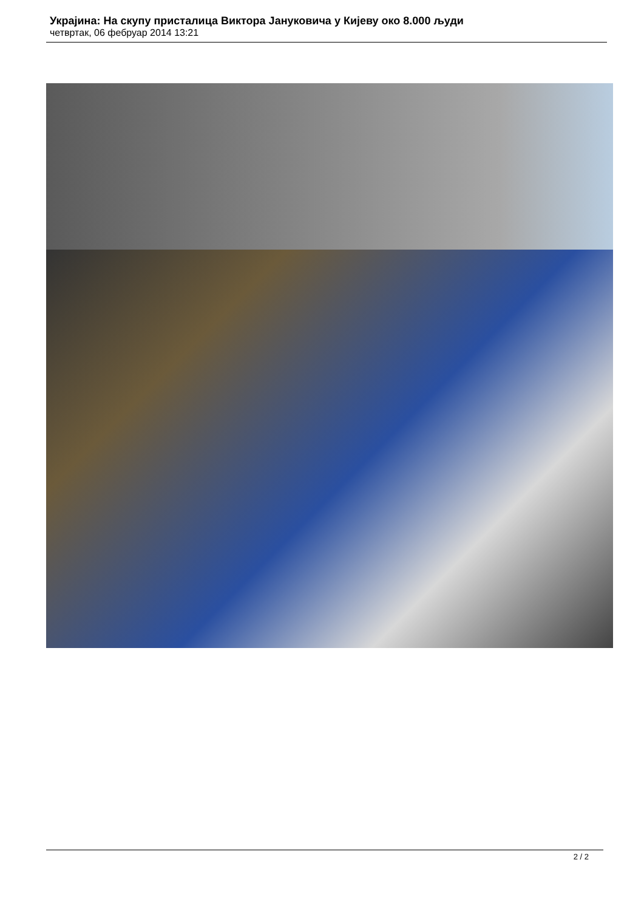Украјина: На скупу присталица Виктора Јануковича у Кијеву око 8.000 људи
четвртак, 06 фебруар 2014 13:21
2 / 2